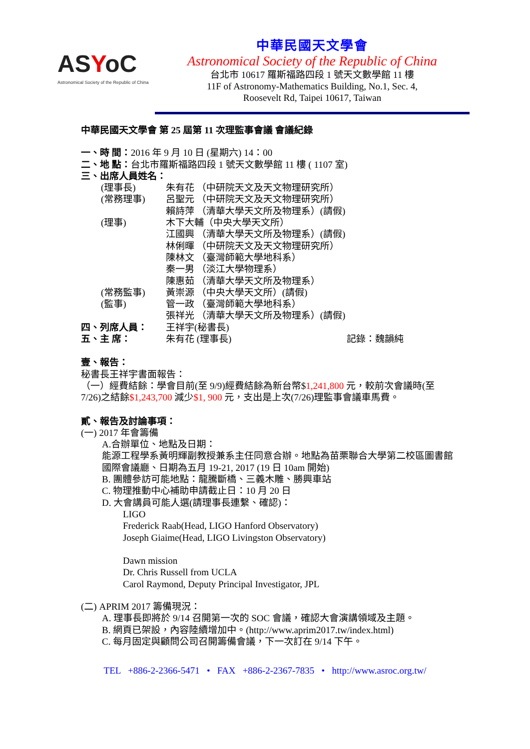ASYoC
Astronomical Society of the Republic of China
中華民國天文學會
Astronomical Society of the Republic of China
台北市 10617 羅斯福路四段 1 號天文數學館 11 樓
11F of Astronomy-Mathematics Building, No.1, Sec. 4,
Roosevelt Rd, Taipei 10617, Taiwan
中華民國天文學會 第 25 屆第 11 次理監事會議 會議紀錄
一、時 間：2016 年 9 月 10 日 (星期六) 14：00
二、地 點：台北市羅斯福路四段 1 號天文數學館 11 樓 ( 1107 室)
三、出席人員姓名：
(理事長) 朱有花 （中研院天文及天文物理研究所）
(常務理事) 呂聖元 （中研院天文及天文物理研究所）
賴詩萍 （清華大學天文所及物理系）(請假)
(理事) 木下大輔（中央大學天文所）
江國興 （清華大學天文所及物理系）(請假)
林俐暉 （中研院天文及天文物理研究所）
陳林文 （臺灣師範大學地科系）
秦一男 （淡江大學物理系）
陳惠茹 （清華大學天文所及物理系）
(常務監事) 黃崇源 （中央大學天文所）(請假)
(監事) 管一政 （臺灣師範大學地科系）
張祥光 （清華大學天文所及物理系）(請假)
四、列席人員： 王祥宇(秘書長)
五、主 席： 朱有花 (理事長) 記錄：魏韻純
壹、報告：
秘書長王祥宇書面報告：
（一）經費結餘：學會目前(至 9/9)經費結餘為新台幣$1,241,800 元，較前次會議時(至 7/26)之結餘$1,243,700 減少$1, 900 元，支出是上次(7/26)理監事會議車馬費。
貳、報告及討論事項：
(一) 2017 年會籌備
A.合辦單位、地點及日期：
能源工程學系黃明輝副教授兼系主任同意合辦。地點為苗栗聯合大學第二校區圖書館國際會議廳、日期為五月 19-21, 2017 (19 日 10am 開始)
B. 團體參訪可能地點：龍騰斷橋、三義木雕、勝興車站
C. 物理推動中心補助申請截止日：10 月 20 日
D. 大會講員可能人選(請理事長連繫、確認)：
LIGO
Frederick Raab(Head, LIGO Hanford Observatory)
Joseph Giaime(Head, LIGO Livingston Observatory)
Dawn mission
Dr. Chris Russell from UCLA
Carol Raymond, Deputy Principal Investigator, JPL
(二) APRIM 2017 籌備現況：
A. 理事長即將於 9/14 召開第一次的 SOC 會議，確認大會演講領域及主題。
B. 網頁已架設，內容陸續增加中。(http://www.aprim2017.tw/index.html)
C. 每月固定與顧問公司召開籌備會議，下一次訂在 9/14 下午。
TEL +886-2-2366-5471 • FAX +886-2-2367-7835 • http://www.asroc.org.tw/